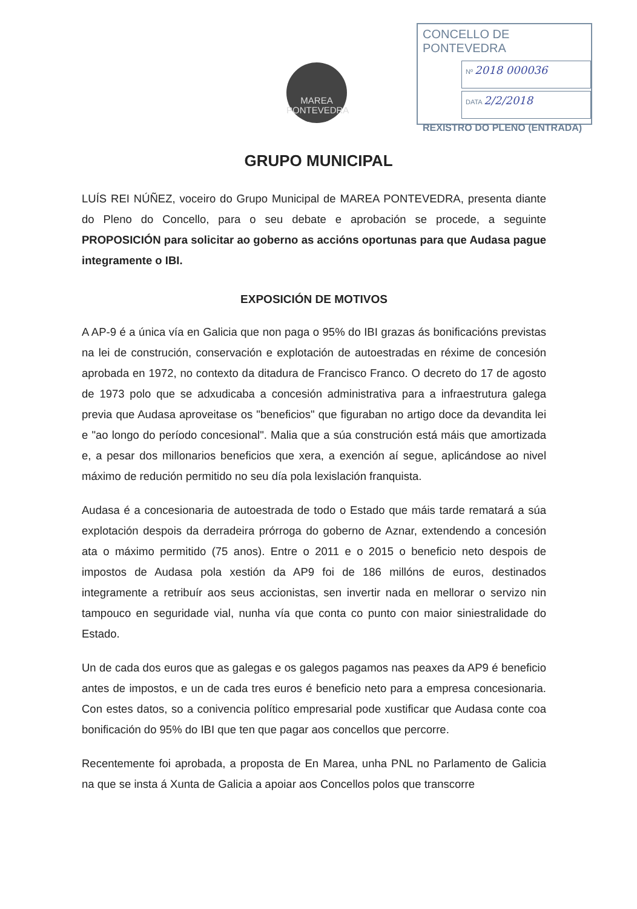MAREA
PONTEVEDRA
CONCELLO DE PONTEVEDRA
Nº 2018 000036
DATA 2/2/2018
REXISTRO DO PLENO (ENTRADA)
GRUPO MUNICIPAL
LUÍS REI NÚÑEZ, voceiro do Grupo Municipal de MAREA PONTEVEDRA, presenta diante do Pleno do Concello, para o seu debate e aprobación se procede, a seguinte PROPOSICIÓN para solicitar ao goberno as accións oportunas para que Audasa pague integramente o IBI.
EXPOSICIÓN DE MOTIVOS
A AP-9 é a única vía en Galicia que non paga o 95% do IBI grazas ás bonificacións previstas na lei de construción, conservación e explotación de autoestradas en réxime de concesión aprobada en 1972, no contexto da ditadura de Francisco Franco. O decreto do 17 de agosto de 1973 polo que se adxudicaba a concesión administrativa para a infraestrutura galega previa que Audasa aproveitase os "beneficios" que figuraban no artigo doce da devandita lei e "ao longo do período concesional". Malia que a súa construción está máis que amortizada e, a pesar dos millonarios beneficios que xera, a exención aí segue, aplicándose ao nivel máximo de redución permitido no seu día pola lexislación franquista.
Audasa é a concesionaria de autoestrada de todo o Estado que máis tarde rematará a súa explotación despois da derradeira prórroga do goberno de Aznar, extendendo a concesión ata o máximo permitido (75 anos). Entre o 2011 e o 2015 o beneficio neto despois de impostos de Audasa pola xestión da AP9 foi de 186 millóns de euros, destinados integramente a retribuír aos seus accionistas, sen invertir nada en mellorar o servizo nin tampouco en seguridade vial, nunha vía que conta co punto con maior siniestralidade do Estado.
Un de cada dos euros que as galegas e os galegos pagamos nas peaxes da AP9 é beneficio antes de impostos, e un de cada tres euros é beneficio neto para a empresa concesionaria. Con estes datos, so a conivencia político empresarial pode xustificar que Audasa conte coa bonificación do 95% do IBI que ten que pagar aos concellos que percorre.
Recentemente foi aprobada, a proposta de En Marea, unha PNL no Parlamento de Galicia na que se insta á Xunta de Galicia a apoiar aos Concellos polos que transcorre